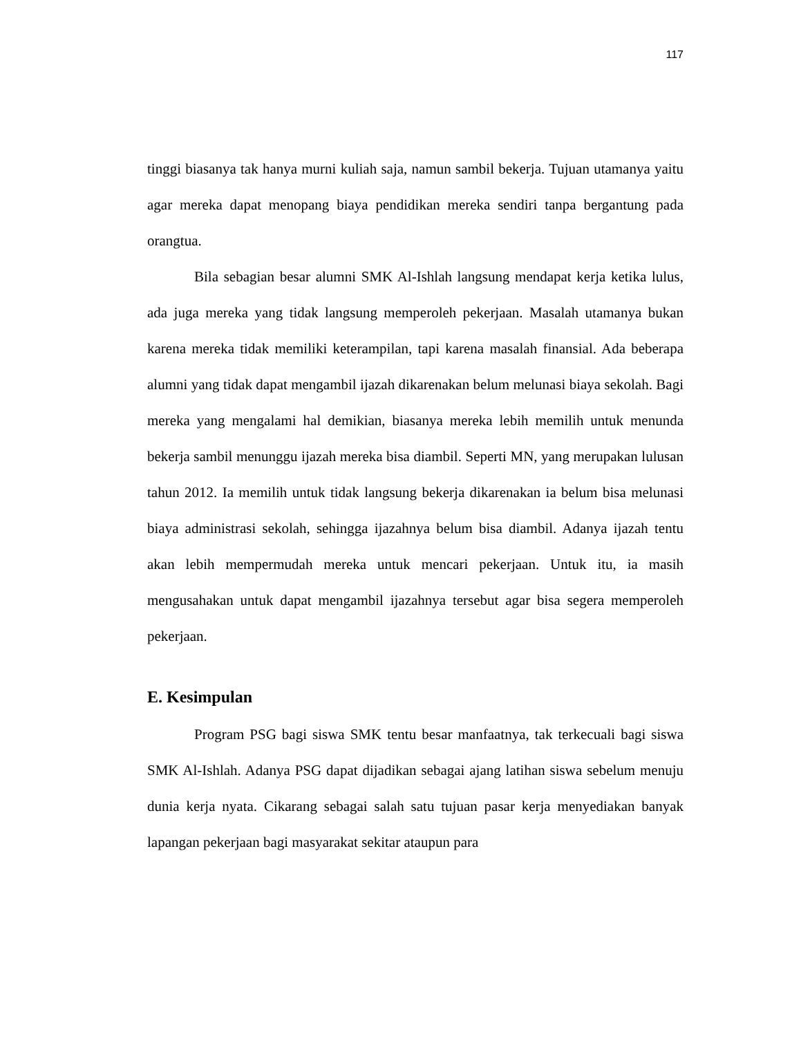117
tinggi biasanya tak hanya murni kuliah saja, namun sambil bekerja. Tujuan utamanya yaitu agar mereka dapat menopang biaya pendidikan mereka sendiri tanpa bergantung pada orangtua.
Bila sebagian besar alumni SMK Al-Ishlah langsung mendapat kerja ketika lulus, ada juga mereka yang tidak langsung memperoleh pekerjaan. Masalah utamanya bukan karena mereka tidak memiliki keterampilan, tapi karena masalah finansial. Ada beberapa alumni yang tidak dapat mengambil ijazah dikarenakan belum melunasi biaya sekolah. Bagi mereka yang mengalami hal demikian, biasanya mereka lebih memilih untuk menunda bekerja sambil menunggu ijazah mereka bisa diambil. Seperti MN, yang merupakan lulusan tahun 2012. Ia memilih untuk tidak langsung bekerja dikarenakan ia belum bisa melunasi biaya administrasi sekolah, sehingga ijazahnya belum bisa diambil. Adanya ijazah tentu akan lebih mempermudah mereka untuk mencari pekerjaan. Untuk itu, ia masih mengusahakan untuk dapat mengambil ijazahnya tersebut agar bisa segera memperoleh pekerjaan.
E. Kesimpulan
Program PSG bagi siswa SMK tentu besar manfaatnya, tak terkecuali bagi siswa SMK Al-Ishlah. Adanya PSG dapat dijadikan sebagai ajang latihan siswa sebelum menuju dunia kerja nyata. Cikarang sebagai salah satu tujuan pasar kerja menyediakan banyak lapangan pekerjaan bagi masyarakat sekitar ataupun para